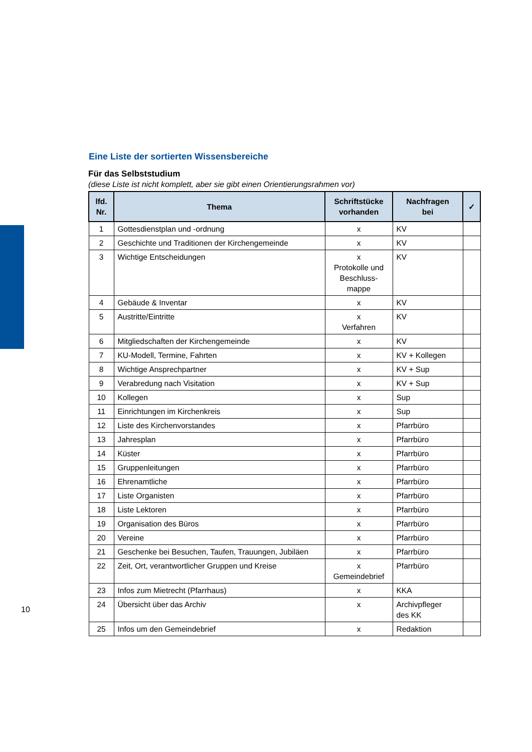Eine Liste der sortierten Wissensbereiche
Für das Selbststudium
(diese Liste ist nicht komplett, aber sie gibt einen Orientierungsrahmen vor)
| lfd. Nr. | Thema | Schriftstücke vorhanden | Nachfragen bei | ✓ |
| --- | --- | --- | --- | --- |
| 1 | Gottesdienstplan und -ordnung | x | KV | |
| 2 | Geschichte und Traditionen der Kirchengemeinde | x | KV | |
| 3 | Wichtige Entscheidungen | x Protokolle und Beschluss- mappe | KV | |
| 4 | Gebäude & Inventar | x | KV | |
| 5 | Austritte/Eintritte | x Verfahren | KV | |
| 6 | Mitgliedschaften der Kirchengemeinde | x | KV | |
| 7 | KU-Modell, Termine, Fahrten | x | KV + Kollegen | |
| 8 | Wichtige Ansprechpartner | x | KV + Sup | |
| 9 | Verabredung nach Visitation | x | KV + Sup | |
| 10 | Kollegen | x | Sup | |
| 11 | Einrichtungen im Kirchenkreis | x | Sup | |
| 12 | Liste des Kirchenvorstandes | x | Pfarrbüro | |
| 13 | Jahresplan | x | Pfarrbüro | |
| 14 | Küster | x | Pfarrbüro | |
| 15 | Gruppenleitungen | x | Pfarrbüro | |
| 16 | Ehrenamtliche | x | Pfarrbüro | |
| 17 | Liste Organisten | x | Pfarrbüro | |
| 18 | Liste Lektoren | x | Pfarrbüro | |
| 19 | Organisation des Büros | x | Pfarrbüro | |
| 20 | Vereine | x | Pfarrbüro | |
| 21 | Geschenke bei Besuchen, Taufen, Trauungen, Jubiläen | x | Pfarrbüro | |
| 22 | Zeit, Ort, verantwortlicher Gruppen und Kreise | x Gemeindebrief | Pfarrbüro | |
| 23 | Infos zum Mietrecht (Pfarrhaus) | x | KKA | |
| 24 | Übersicht über das Archiv | x | Archivpfleger des KK | |
| 25 | Infos um den Gemeindebrief | x | Redaktion | |
10